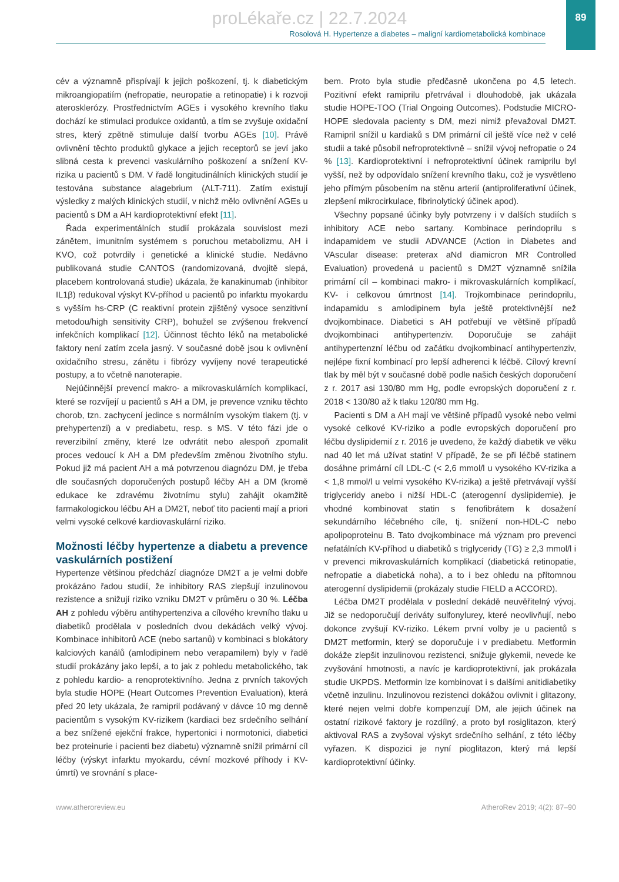89
proLékaře.cz | 22.7.2024
Rosolová H. Hypertenze a diabetes – maligní kardiometabolická kombinace
cév a významně přispívají k jejich poškození, tj. k diabetickým mikroangiopatiím (nefropatie, neuropatie a retinopatie) i k rozvoji aterosklerózy. Prostřednictvím AGEs i vysokého krevního tlaku dochází ke stimulaci produkce oxidantů, a tím se zvyšuje oxidační stres, který zpětně stimuluje další tvorbu AGEs [10]. Právě ovlivnění těchto produktů glykace a jejich receptorů se jeví jako slibná cesta k prevenci vaskulárního poškození a snížení KV-rizika u pacientů s DM. V řadě longitudinálních klinických studií je testována substance alagebrium (ALT-711). Zatím existují výsledky z malých klinických studií, v nichž mělo ovlivnění AGEs u pacientů s DM a AH kardioprotektivní efekt [11].
Řada experimentálních studií prokázala souvislost mezi zánětem, imunitním systémem s poruchou metabolizmu, AH i KVO, což potvrdily i genetické a klinické studie. Nedávno publikovaná studie CANTOS (randomizovaná, dvojitě slepá, placebem kontrolovaná studie) ukázala, že kanakinumab (inhibitor IL1β) redukoval výskyt KV-příhod u pacientů po infarktu myokardu s vyšším hs-CRP (C reaktivní protein zjištěný vysoce senzitivní metodou/high sensitivity CRP), bohužel se zvýšenou frekvencí infekčních komplikací [12]. Účinnost těchto léků na metabolické faktory není zatím zcela jasný. V současné době jsou k ovlivnění oxidačního stresu, zánětu i fibrózy vyvíjeny nové terapeutické postupy, a to včetně nanoterapie.
Nejúčinnější prevencí makro- a mikrovaskulárních komplikací, které se rozvíjejí u pacientů s AH a DM, je prevence vzniku těchto chorob, tzn. zachycení jedince s normálním vysokým tlakem (tj. v prehypertenzi) a v prediabetu, resp. s MS. V této fázi jde o reverzibilní změny, které lze odvrátit nebo alespoň zpomalit proces vedoucí k AH a DM především změnou životního stylu. Pokud již má pacient AH a má potvrzenou diagnózu DM, je třeba dle současných doporučených postupů léčby AH a DM (kromě edukace ke zdravému životnímu stylu) zahájit okamžitě farmakologickou léčbu AH a DM2T, neboť tito pacienti mají a priori velmi vysoké celkové kardiovaskulární riziko.
Možnosti léčby hypertenze a diabetu a prevence vaskulárních postižení
Hypertenze většinou předchází diagnóze DM2T a je velmi dobře prokázáno řadou studií, že inhibitory RAS zlepšují inzulinovou rezistence a snižují riziko vzniku DM2T v průměru o 30 %. Léčba AH z pohledu výběru antihypertenziva a cílového krevního tlaku u diabetiků prodělala v posledních dvou dekádách velký vývoj. Kombinace inhibitorů ACE (nebo sartanů) v kombinaci s blokátory kalciových kanálů (amlodipinem nebo verapamilem) byly v řadě studií prokázány jako lepší, a to jak z pohledu metabolického, tak z pohledu kardio- a renoprotektivního. Jedna z prvních takových byla studie HOPE (Heart Outcomes Prevention Evaluation), která před 20 lety ukázala, že ramipril podávaný v dávce 10 mg denně pacientům s vysokým KV-rizikem (kardiaci bez srdečního selhání a bez snížené ejekční frakce, hypertonici i normotonici, diabetici bez proteinurie i pacienti bez diabetu) významně snížil primární cíl léčby (výskyt infarktu myokardu, cévní mozkové příhody i KV-úmrtí) ve srovnání s place-
bem. Proto byla studie předčasně ukončena po 4,5 letech. Pozitivní efekt ramiprilu přetrvával i dlouhodobě, jak ukázala studie HOPE-TOO (Trial Ongoing Outcomes). Podstudie MICRO-HOPE sledovala pacienty s DM, mezi nimiž převažoval DM2T. Ramipril snížil u kardiaků s DM primární cíl ještě více než v celé studii a také působil nefroprotektivně – snížil vývoj nefropatie o 24 % [13]. Kardioprotektivní i nefroprotektivní účinek ramiprilu byl vyšší, než by odpovídalo snížení krevního tlaku, což je vysvětleno jeho přímým působením na stěnu arterií (antiproliferativní účinek, zlepšení mikrocirkulace, fibrinolytický účinek apod).
Všechny popsané účinky byly potvrzeny i v dalších studiích s inhibitory ACE nebo sartany. Kombinace perindoprilu s indapamidem ve studii ADVANCE (Action in Diabetes and VAscular disease: preterax aNd diamicron MR Controlled Evaluation) provedená u pacientů s DM2T významně snížila primární cíl – kombinaci makro- i mikrovaskulárních komplikací, KV- i celkovou úmrtnost [14]. Trojkombinace perindoprilu, indapamidu s amlodipinem byla ještě protektivnější než dvojkombinace. Diabetici s AH potřebují ve většině případů dvojkombinaci antihypertenziv. Doporučuje se zahájit antihypertenzní léčbu od začátku dvojkombinací antihypertenziv, nejlépe fixní kombinací pro lepší adherenci k léčbě. Cílový krevní tlak by měl být v současné době podle našich českých doporučení z r. 2017 asi 130/80 mm Hg, podle evropských doporučení z r. 2018 < 130/80 až k tlaku 120/80 mm Hg.
Pacienti s DM a AH mají ve většině případů vysoké nebo velmi vysoké celkové KV-riziko a podle evropských doporučení pro léčbu dyslipidemií z r. 2016 je uvedeno, že každý diabetik ve věku nad 40 let má užívat statin! V případě, že se při léčbě statinem dosáhne primární cíl LDL-C (< 2,6 mmol/l u vysokého KV-rizika a < 1,8 mmol/l u velmi vysokého KV-rizika) a ještě přetrvávají vyšší triglyceridy anebo i nižší HDL-C (aterogenní dyslipidemie), je vhodné kombinovat statin s fenofibrátem k dosažení sekundárního léčebného cíle, tj. snížení non-HDL-C nebo apolipoproteinu B. Tato dvojkombinace má význam pro prevenci nefatálních KV-příhod u diabetiků s triglyceridy (TG) ≥ 2,3 mmol/l i v prevenci mikrovaskulárních komplikací (diabetická retinopatie, nefropatie a diabetická noha), a to i bez ohledu na přítomnou aterogenní dyslipidemii (prokázaly studie FIELD a ACCORD).
Léčba DM2T prodělala v poslední dekádě neuvěřitelný vývoj. Již se nedoporučují deriváty sulfonylurey, které neovlivňují, nebo dokonce zvyšují KV-riziko. Lékem první volby je u pacientů s DM2T metformin, který se doporučuje i v prediabetu. Metformin dokáže zlepšit inzulinovou rezistenci, snižuje glykemii, nevede ke zvyšování hmotnosti, a navíc je kardioprotektivní, jak prokázala studie UKPDS. Metformin lze kombinovat i s dalšími anitidiabetiky včetně inzulinu. Inzulinovou rezistenci dokážou ovlivnit i glitazony, které nejen velmi dobře kompenzují DM, ale jejich účinek na ostatní rizikové faktory je rozdílný, a proto byl rosiglitazon, který aktivoval RAS a zvyšoval výskyt srdečního selhání, z této léčby vyřazen. K dispozici je nyní pioglitazon, který má lepší kardioprotektivní účinky.
www.atheroreview.eu AtheroRev 2019; 4(2): 87–90